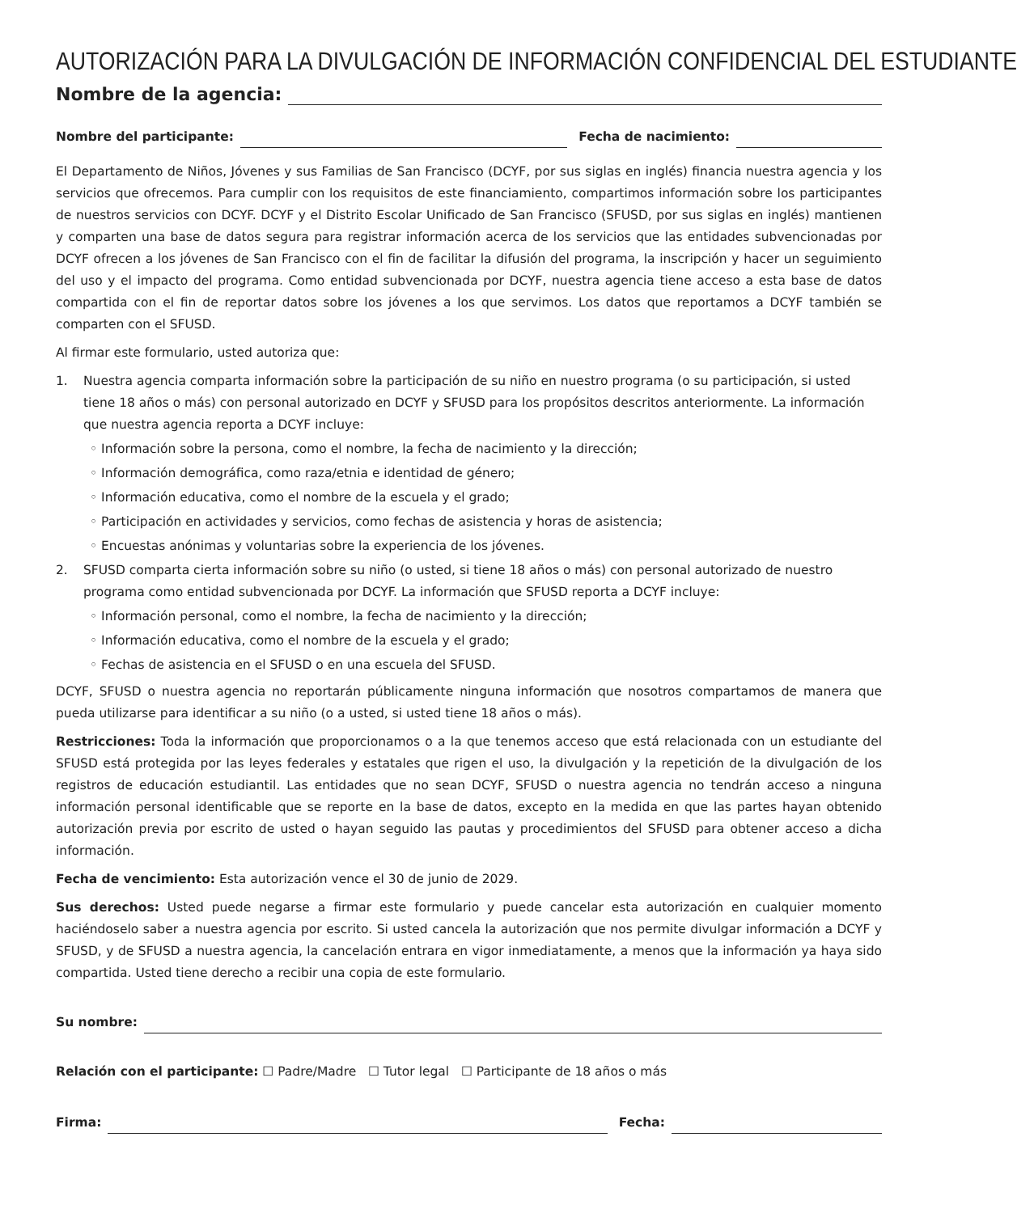AUTORIZACIÓN PARA LA DIVULGACIÓN DE INFORMACIÓN CONFIDENCIAL DEL ESTUDIANTE
Nombre de la agencia:
Nombre del participante:
Fecha de nacimiento:
El Departamento de Niños, Jóvenes y sus Familias de San Francisco (DCYF, por sus siglas en inglés) financia nuestra agencia y los servicios que ofrecemos. Para cumplir con los requisitos de este financiamiento, compartimos información sobre los participantes de nuestros servicios con DCYF. DCYF y el Distrito Escolar Unificado de San Francisco (SFUSD, por sus siglas en inglés) mantienen y comparten una base de datos segura para registrar información acerca de los servicios que las entidades subvencionadas por DCYF ofrecen a los jóvenes de San Francisco con el fin de facilitar la difusión del programa, la inscripción y hacer un seguimiento del uso y el impacto del programa. Como entidad subvencionada por DCYF, nuestra agencia tiene acceso a esta base de datos compartida con el fin de reportar datos sobre los jóvenes a los que servimos. Los datos que reportamos a DCYF también se comparten con el SFUSD.
Al firmar este formulario, usted autoriza que:
1. Nuestra agencia comparta información sobre la participación de su niño en nuestro programa (o su participación, si usted tiene 18 años o más) con personal autorizado en DCYF y SFUSD para los propósitos descritos anteriormente. La información que nuestra agencia reporta a DCYF incluye:
◦ Información sobre la persona, como el nombre, la fecha de nacimiento y la dirección;
◦ Información demográfica, como raza/etnia e identidad de género;
◦ Información educativa, como el nombre de la escuela y el grado;
◦ Participación en actividades y servicios, como fechas de asistencia y horas de asistencia;
◦ Encuestas anónimas y voluntarias sobre la experiencia de los jóvenes.
2. SFUSD comparta cierta información sobre su niño (o usted, si tiene 18 años o más) con personal autorizado de nuestro programa como entidad subvencionada por DCYF. La información que SFUSD reporta a DCYF incluye:
◦ Información personal, como el nombre, la fecha de nacimiento y la dirección;
◦ Información educativa, como el nombre de la escuela y el grado;
◦ Fechas de asistencia en el SFUSD o en una escuela del SFUSD.
DCYF, SFUSD o nuestra agencia no reportarán públicamente ninguna información que nosotros compartamos de manera que pueda utilizarse para identificar a su niño (o a usted, si usted tiene 18 años o más).
Restricciones: Toda la información que proporcionamos o a la que tenemos acceso que está relacionada con un estudiante del SFUSD está protegida por las leyes federales y estatales que rigen el uso, la divulgación y la repetición de la divulgación de los registros de educación estudiantil. Las entidades que no sean DCYF, SFUSD o nuestra agencia no tendrán acceso a ninguna información personal identificable que se reporte en la base de datos, excepto en la medida en que las partes hayan obtenido autorización previa por escrito de usted o hayan seguido las pautas y procedimientos del SFUSD para obtener acceso a dicha información.
Fecha de vencimiento: Esta autorización vence el 30 de junio de 2029.
Sus derechos: Usted puede negarse a firmar este formulario y puede cancelar esta autorización en cualquier momento haciéndoselo saber a nuestra agencia por escrito. Si usted cancela la autorización que nos permite divulgar información a DCYF y SFUSD, y de SFUSD a nuestra agencia, la cancelación entrara en vigor inmediatamente, a menos que la información ya haya sido compartida. Usted tiene derecho a recibir una copia de este formulario.
Su nombre:
Relación con el participante: ☐ Padre/Madre ☐ Tutor legal ☐ Participante de 18 años o más
Firma:
Fecha: